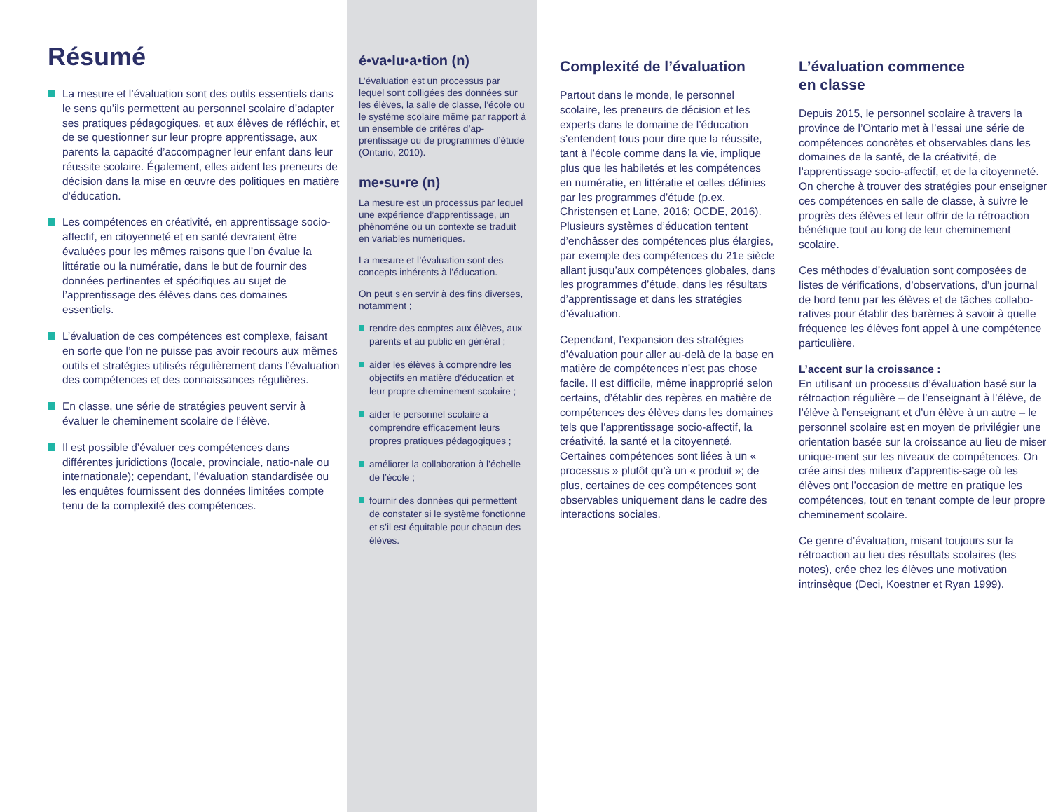Résumé
La mesure et l’évaluation sont des outils essentiels dans le sens qu’ils permettent au personnel scolaire d’adapter ses pratiques pédagogiques, et aux élèves de réfléchir, et de se questionner sur leur propre apprentissage, aux parents la capacité d’accompagner leur enfant dans leur réussite scolaire. Également, elles aident les preneurs de décision dans la mise en œuvre des politiques en matière d’éducation.
Les compétences en créativité, en apprentissage socio-affectif, en citoyenneté et en santé devraient être évaluées pour les mêmes raisons que l’on évalue la littératie ou la numératie, dans le but de fournir des données pertinentes et spécifiques au sujet de l’apprentissage des élèves dans ces domaines essentiels.
L’évaluation de ces compétences est complexe, faisant en sorte que l’on ne puisse pas avoir recours aux mêmes outils et stratégies utilisés régulièrement dans l’évaluation des compétences et des connaissances régulières.
En classe, une série de stratégies peuvent servir à évaluer le cheminement scolaire de l’élève.
Il est possible d’évaluer ces compétences dans différentes juridictions (locale, provinciale, natio-nale ou internationale); cependant, l’évaluation standardisée ou les enquêtes fournissent des données limitées compte tenu de la complexité des compétences.
é•va•lu•a•tion (n)
L’évaluation est un processus par lequel sont colligées des données sur les élèves, la salle de classe, l’école ou le système scolaire même par rapport à un ensemble de critères d’ap-prentissage ou de programmes d’étude (Ontario, 2010).
me•su•re (n)
La mesure est un processus par lequel une expérience d’apprentissage, un phénomène ou un contexte se traduit en variables numériques.
La mesure et l’évaluation sont des concepts inhérents à l’éducation.
On peut s’en servir à des fins diverses, notamment ;
rendre des comptes aux élèves, aux parents et au public en général ;
aider les élèves à comprendre les objectifs en matière d’éducation et leur propre cheminement scolaire ;
aider le personnel scolaire à comprendre efficacement leurs propres pratiques pédagogiques ;
améliorer la collaboration à l’échelle de l’école ;
fournir des données qui permettent de constater si le système fonctionne et s’il est équitable pour chacun des élèves.
Complexité de l’évaluation
Partout dans le monde, le personnel scolaire, les preneurs de décision et les experts dans le domaine de l’éducation s’entendent tous pour dire que la réussite, tant à l’école comme dans la vie, implique plus que les habiletés et les compétences en numératie, en littératie et celles définies par les programmes d’étude (p.ex. Christensen et Lane, 2016; OCDE, 2016). Plusieurs systèmes d’éducation tentent d’enchâsser des compétences plus élargies, par exemple des compétences du 21e siècle allant jusqu’aux compétences globales, dans les programmes d’étude, dans les résultats d’apprentissage et dans les stratégies d’évaluation.
Cependant, l’expansion des stratégies d’évaluation pour aller au-delà de la base en matière de compétences n’est pas chose facile. Il est difficile, même inapproprié selon certains, d’établir des repères en matière de compétences des élèves dans les domaines tels que l’apprentissage socio-affectif, la créativité, la santé et la citoyenneté. Certaines compétences sont liées à un « processus » plutôt qu’à un « produit »; de plus, certaines de ces compétences sont observables uniquement dans le cadre des interactions sociales.
L’évaluation commence
en classe
Depuis 2015, le personnel scolaire à travers la province de l’Ontario met à l’essai une série de compétences concrètes et observables dans les domaines de la santé, de la créativité, de l’apprentissage socio-affectif, et de la citoyenneté. On cherche à trouver des stratégies pour enseigner ces compétences en salle de classe, à suivre le progrès des élèves et leur offrir de la rétroaction bénéfique tout au long de leur cheminement scolaire.
Ces méthodes d’évaluation sont composées de listes de vérifications, d’observations, d’un journal de bord tenu par les élèves et de tâches collabo-ratives pour établir des barèmes à savoir à quelle fréquence les élèves font appel à une compétence particulière.
L’accent sur la croissance :
En utilisant un processus d’évaluation basé sur la rétroaction régulière – de l’enseignant à l’élève, de l’élève à l’enseignant et d’un élève à un autre – le personnel scolaire est en moyen de privilégier une orientation basée sur la croissance au lieu de miser unique-ment sur les niveaux de compétences. On crée ainsi des milieux d’apprentis-sage où les élèves ont l’occasion de mettre en pratique les compétences, tout en tenant compte de leur propre cheminement scolaire.
Ce genre d’évaluation, misant toujours sur la rétroaction au lieu des résultats scolaires (les notes), crée chez les élèves une motivation intrinsèque (Deci, Koestner et Ryan 1999).